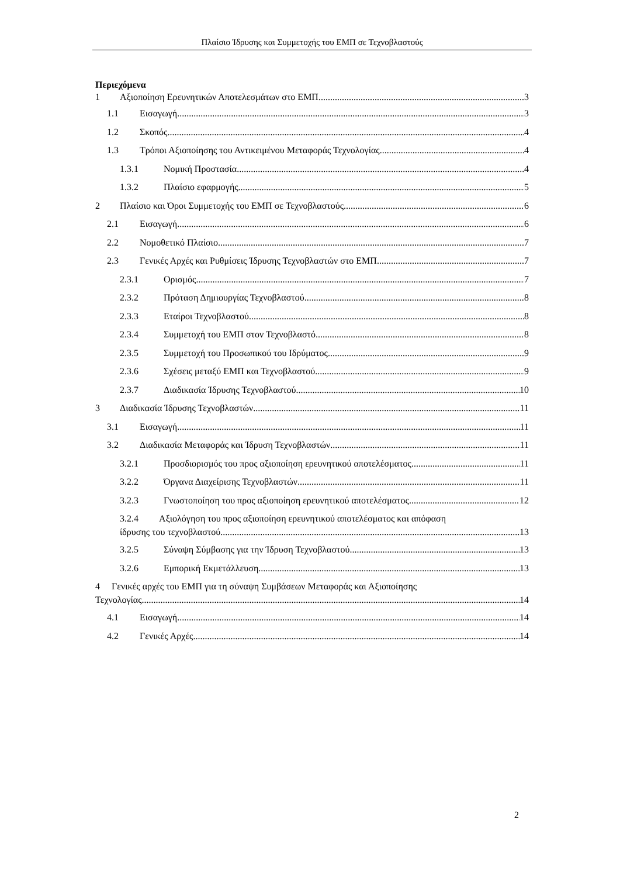Πλαίσιο Ίδρυσης και Συμμετοχής του ΕΜΠ σε Τεχνοβλαστούς
Περιεχόμενα
1 Αξιοποίηση Ερευνητικών Αποτελεσμάτων στο ΕΜΠ 3
1.1 Εισαγωγή 3
1.2 Σκοπός 4
1.3 Τρόποι Αξιοποίησης του Αντικειμένου Μεταφοράς Τεχνολογίας 4
1.3.1 Νομική Προστασία 4
1.3.2 Πλαίσιο εφαρμογής 5
2 Πλαίσιο και Όροι Συμμετοχής του ΕΜΠ σε Τεχνοβλαστούς 6
2.1 Εισαγωγή 6
2.2 Νομοθετικό Πλαίσιο 7
2.3 Γενικές Αρχές και Ρυθμίσεις Ίδρυσης Τεχνοβλαστών στο ΕΜΠ 7
2.3.1 Ορισμός 7
2.3.2 Πρόταση Δημιουργίας Τεχνοβλαστού 8
2.3.3 Εταίροι Τεχνοβλαστού 8
2.3.4 Συμμετοχή του ΕΜΠ στον Τεχνοβλαστό 8
2.3.5 Συμμετοχή του Προσωπικού του Ιδρύματος 9
2.3.6 Σχέσεις μεταξύ ΕΜΠ και Τεχνοβλαστού 9
2.3.7 Διαδικασία Ίδρυσης Τεχνοβλαστού 10
3 Διαδικασία Ίδρυσης Τεχνοβλαστών 11
3.1 Εισαγωγή 11
3.2 Διαδικασία Μεταφοράς και Ίδρυση Τεχνοβλαστών 11
3.2.1 Προσδιορισμός του προς αξιοποίηση ερευνητικού αποτελέσματος 11
3.2.2 Όργανα Διαχείρισης Τεχνοβλαστών 11
3.2.3 Γνωστοποίηση του προς αξιοποίηση ερευνητικού αποτελέσματος 12
3.2.4 Αξιολόγηση του προς αξιοποίηση ερευνητικού αποτελέσματος και απόφαση
ίδρυσης του τεχνοβλαστού 13
3.2.5 Σύναψη Σύμβασης για την Ίδρυση Τεχνοβλαστού 13
3.2.6 Εμπορική Εκμετάλλευση 13
4 Γενικές αρχές του ΕΜΠ για τη σύναψη Συμβάσεων Μεταφοράς και Αξιοποίησης
Τεχνολογίας 14
4.1 Εισαγωγή 14
4.2 Γενικές Αρχές 14
2